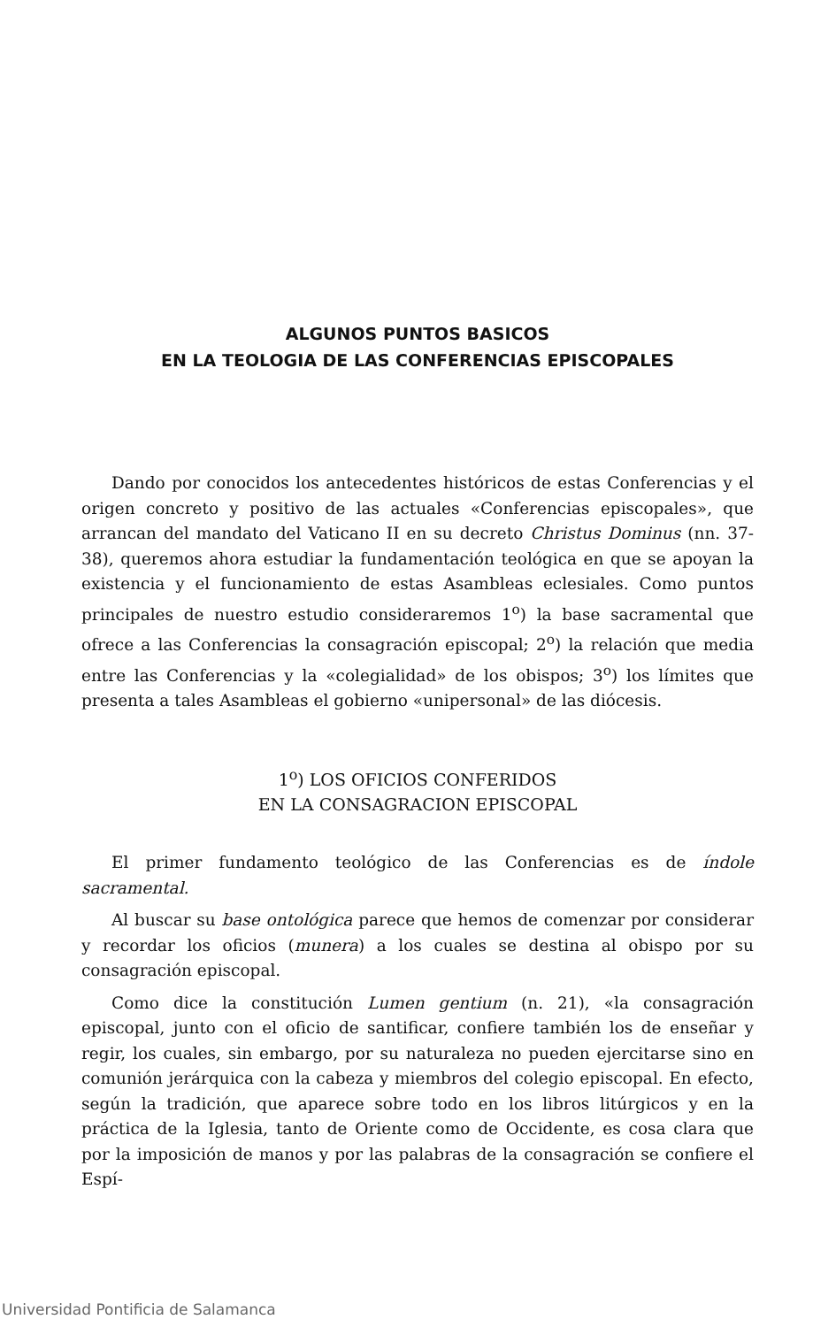ALGUNOS PUNTOS BASICOS
EN LA TEOLOGIA DE LAS CONFERENCIAS EPISCOPALES
Dando por conocidos los antecedentes históricos de estas Conferencias y el origen concreto y positivo de las actuales «Conferencias episcopales», que arrancan del mandato del Vaticano II en su decreto Christus Dominus (nn. 37-38), queremos ahora estudiar la fundamentación teológica en que se apoyan la existencia y el funcionamiento de estas Asambleas eclesiales. Como puntos principales de nuestro estudio consideraremos 1<sup>o</sup>) la base sacramental que ofrece a las Conferencias la consagración episcopal; 2<sup>o</sup>) la relación que media entre las Conferencias y la «colegialidad» de los obispos; 3<sup>o</sup>) los límites que presenta a tales Asambleas el gobierno «unipersonal» de las diócesis.
1<sup>o</sup>) LOS OFICIOS CONFERIDOS
EN LA CONSAGRACION EPISCOPAL
El primer fundamento teológico de las Conferencias es de índole sacramental.
Al buscar su base ontológica parece que hemos de comenzar por considerar y recordar los oficios (munera) a los cuales se destina al obispo por su consagración episcopal.
Como dice la constitución Lumen gentium (n. 21), «la consagración episcopal, junto con el oficio de santificar, confiere también los de enseñar y regir, los cuales, sin embargo, por su naturaleza no pueden ejercitarse sino en comunión jerárquica con la cabeza y miembros del colegio episcopal. En efecto, según la tradición, que aparece sobre todo en los libros litúrgicos y en la práctica de la Iglesia, tanto de Oriente como de Occidente, es cosa clara que por la imposición de manos y por las palabras de la consagración se confiere el Espí-
Universidad Pontificia de Salamanca